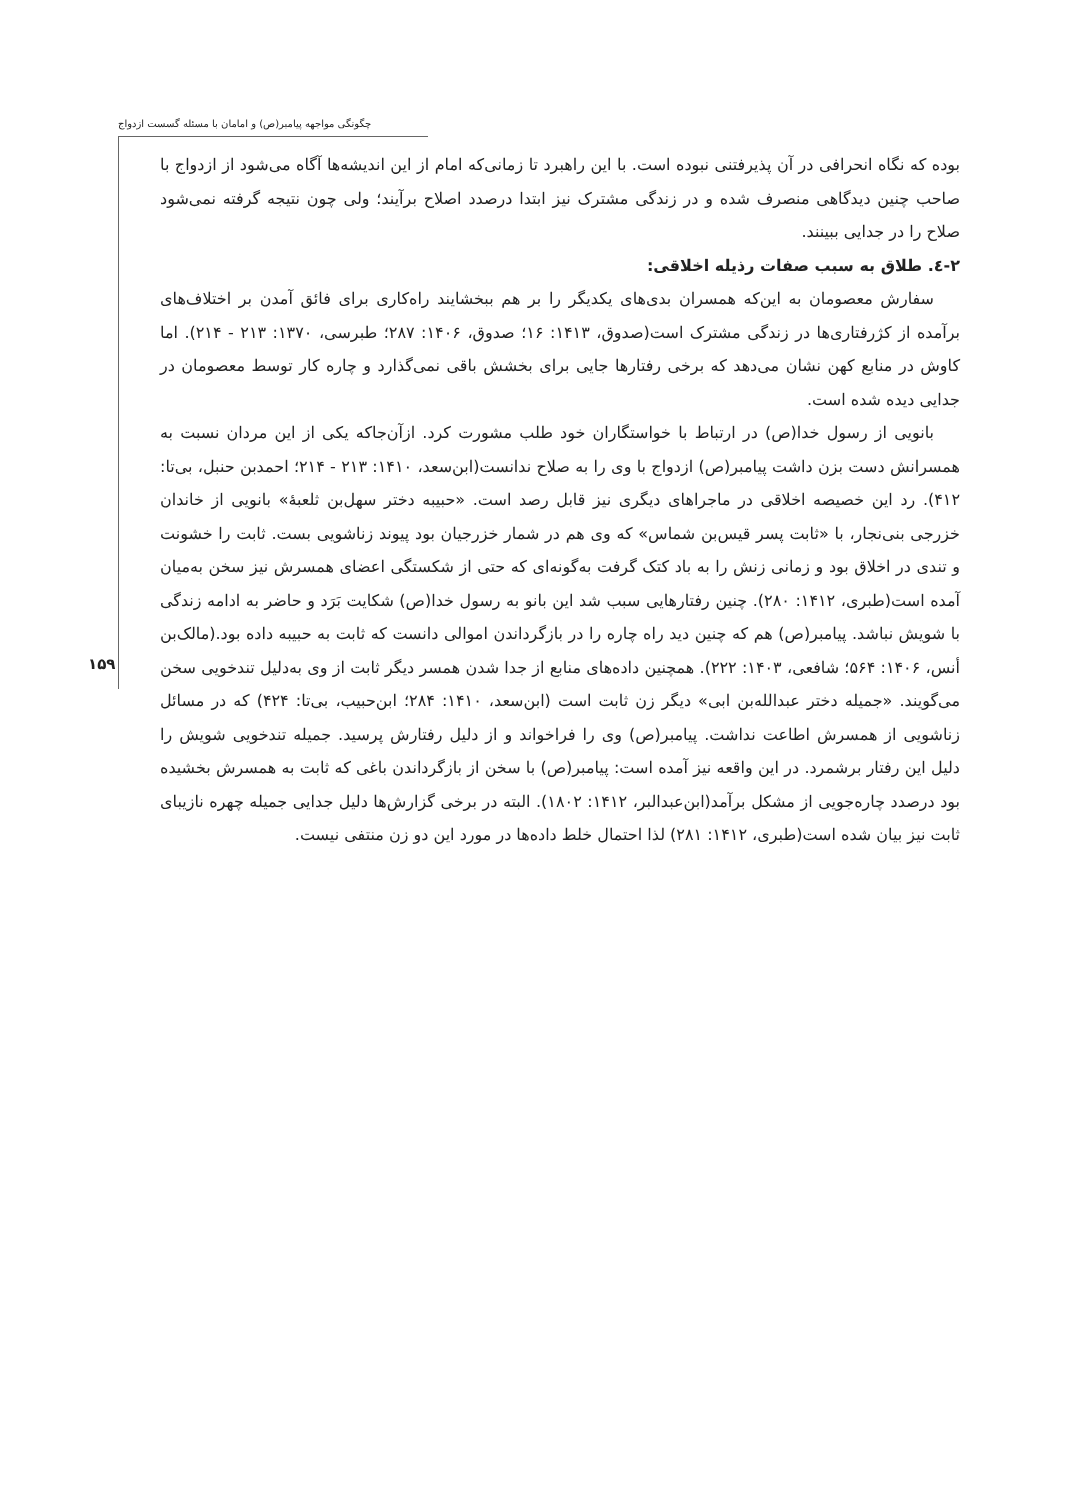چگونگی مواجهه پیامبر(ص) و امامان با مسئله گسست ازدواج
۱۵۹
بوده که نگاه انحرافی در آن پذیرفتنی نبوده است. با این راهبرد تا زمانی‌که امام از این اندیشه‌ها آگاه می‌شود از ازدواج با صاحب چنین دیدگاهی منصرف شده و در زندگی مشترک نیز ابتدا درصدد اصلاح برآیند؛ ولی چون نتیجه گرفته نمی‌شود صلاح را در جدایی ببینند.
۲-٤. طلاق به سبب صفات رذیله اخلاقی:
سفارش معصومان به این‌که همسران بدی‌های یکدیگر را بر هم ببخشایند راه‌کاری برای فائق آمدن بر اختلاف‌های برآمده از کژرفتاری‌ها در زندگی مشترک است(صدوق، ۱۴۱۳: ۱۶؛ صدوق، ۱۴۰۶: ۲۸۷؛ طبرسی، ۱۳۷۰: ۲۱۳ - ۲۱۴). اما کاوش در منابع کهن نشان می‌دهد که برخی رفتارها جایی برای بخشش باقی نمی‌گذارد و چاره کار توسط معصومان در جدایی دیده شده است.
بانویی از رسول خدا(ص) در ارتباط با خواستگاران خود طلب مشورت کرد. ازآن‌جاکه یکی از این مردان نسبت به همسرانش دست بزن داشت پیامبر(ص) ازدواج با وی را به صلاح ندانست(ابن‌سعد، ۱۴۱۰: ۲۱۳ - ۲۱۴؛ احمدبن حنبل، بی‌تا: ۴۱۲). رد این خصیصه اخلاقی در ماجراهای دیگری نیز قابل رصد است. «حبیبه دختر سهل‌بن ثلعبهٔ» بانویی از خاندان خزرجی بنی‌نجار، با «ثابت پسر قیس‌بن شماس» که وی هم در شمار خزرجیان بود پیوند زناشویی بست. ثابت را خشونت و تندی در اخلاق بود و زمانی زنش را به باد کتک گرفت به‌گونه‌ای که حتی از شکستگی اعضای همسرش نیز سخن به‌میان آمده است(طبری، ۱۴۱۲: ۲۸۰). چنین رفتارهایی سبب شد این بانو به رسول خدا(ص) شکایت بَرَد و حاضر به ادامه زندگی با شویش نباشد. پیامبر(ص) هم که چنین دید راه چاره را در بازگرداندن اموالی دانست که ثابت به حبیبه داده بود.(مالک‌بن أنس، ۱۴۰۶: ۵۶۴؛ شافعی، ۱۴۰۳: ۲۲۲). همچنین داده‌های منابع از جدا شدن همسر دیگر ثابت از وی به‌دلیل تندخویی سخن می‌گویند. «جمیله دختر عبدالله‌بن ابی» دیگر زن ثابت است (ابن‌سعد، ۱۴۱۰: ۲۸۴؛ ابن‌حبیب، بی‌تا: ۴۲۴) که در مسائل زناشویی از همسرش اطاعت نداشت. پیامبر(ص) وی را فراخواند و از دلیل رفتارش پرسید. جمیله تندخویی شویش را دلیل این رفتار برشمرد. در این واقعه نیز آمده است: پیامبر(ص) با سخن از بازگرداندن باغی که ثابت به همسرش بخشیده بود درصدد چاره‌جویی از مشکل برآمد(ابن‌عبدالبر، ۱۴۱۲: ۱۸۰۲). البته در برخی گزارش‌ها دلیل جدایی جمیله چهره نازیبای ثابت نیز بیان شده است(طبری، ۱۴۱۲: ۲۸۱) لذا احتمال خلط داده‌ها در مورد این دو زن منتفی نیست.